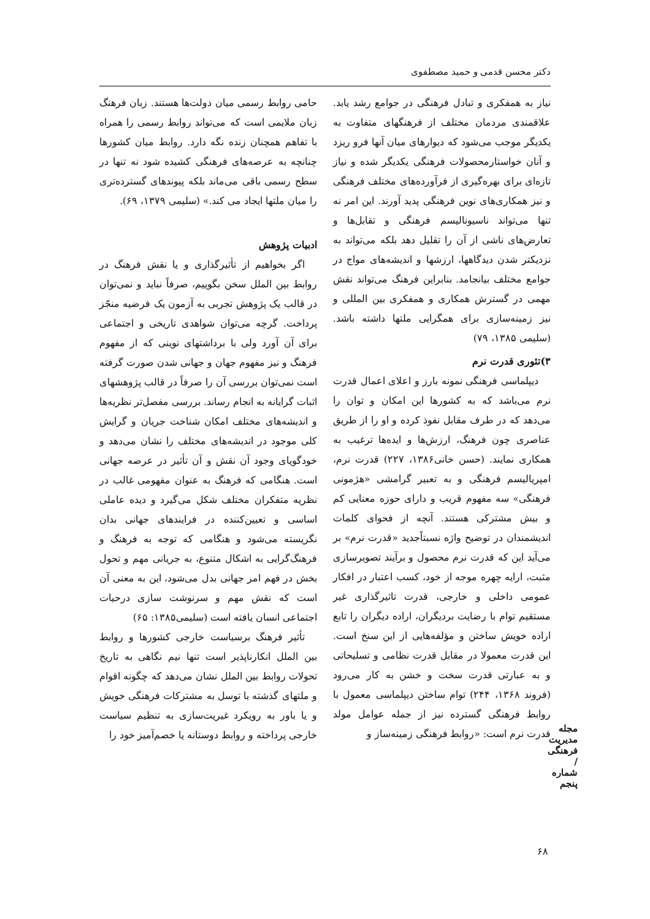دکتر محسن قدمی و حمید مصطفوی
نیاز به همفکری و تبادل فرهنگی در جوامع رشد یابد. علاقمندی مردمان مختلف از فرهنگهای متفاوت به یکدیگر موجب می‌شود که دیوارهای میان آنها فرو ریزد و آنان خواستارمحصولات فرهنگی یکدیگر شده و نیاز تازه‌ای برای بهره‌گیری از فرآورده‌های مختلف فرهنگی و نیز همکاری‌های نوین فرهنگی پدید آورند. این امر نه تنها می‌تواند ناسیونالیسم فرهنگی و تقابل‌ها و تعارض‌های ناشی از آن را تقلیل دهد بلکه می‌تواند به نزدیکتر شدن دیدگاهها، ارزشها و اندیشه‌های مواج در جوامع مختلف بیانجامد. بنابراین فرهنگ می‌تواند نقش مهمی در گسترش همکاری و همفکری بین المللی و نیز زمینه‌سازی برای همگرایی ملتها داشته باشد. (سلیمی ۱۳۸۵، ۷۹)
۳)تئوری قدرت نرم
دیپلماسی فرهنگی نمونه بارز و اعلای اعمال قدرت نرم می‌باشد که به کشورها این امکان و توان را می‌دهد که در طرف مقابل نفوذ کرده و او را از طریق عناصری چون فرهنگ، ارزش‌ها و ایده‌ها ترغیب به همکاری نمایند. (حسن خانی۱۳۸۶، ۲۲۷) قدرت نرم، امپریالیسم فرهنگی و به تعبیر گرامشی «هژمونی فرهنگی» سه مفهوم قریب و دارای حوزه معنایی کم و بیش مشترکی هستند. آنچه از فحوای کلمات اندیشمندان در توضیح واژه نسبتاًجدید «قدرت نرم» بر می‌آید این که قدرت نرم محصول و برآیند تصویرسازی مثبت، ارایه چهره موجه از خود، کسب اعتبار در افکار عمومی داخلی و خارجی، قدرت تاثیرگذاری غیر مستقیم توام با رضایت بردیگران، اراده دیگران را تابع اراده خویش ساختن و مؤلفه‌هایی از این سنخ است. این قدرت معمولا در مقابل قدرت نظامی و تسلیحاتی و به عبارتی قدرت سخت و خشن به کار می‌رود (فروند ۱۳۶۸، ۲۴۴) توام ساختن دیپلماسی معمول با روابط فرهنگی گسترده نیز از جمله عوامل مولد قدرت نرم است: «روابط فرهنگی زمینه‌ساز و
حامی روابط رسمی میان دولت‌ها هستند. زبان فرهنگ زبان ملایمی است که می‌تواند روابط رسمی را همراه با تفاهم همچنان زنده نگه دارد. روابط میان کشورها چنانچه به عرصه‌های فرهنگی کشیده شود نه تنها در سطح رسمی باقی می‌ماند بلکه پیوندهای گسترده‌تری را میان ملتها ایجاد می کند.» (سلیمی ۱۳۷۹، ۶۹).
ادبیات پژوهش
اگر بخواهیم از تأثیرگذاری و یا نقش فرهنگ در روابط بین الملل سخن بگوییم، صرفاً نباید و نمی‌توان در قالب یک پژوهش تجربی به آزمون یک فرضیه منجّز پرداخت. گرچه می‌توان شواهدی تاریخی و اجتماعی برای آن آورد ولی با برداشتهای نوینی که از مفهوم فرهنگ و نیز مفهوم جهان و جهانی شدن صورت گرفته است نمی‌توان بررسی آن را صرفاً در قالب پژوهشهای اثبات گرایانه به انجام رساند. بررسی مفصل‌تر نظریه‌ها و اندیشه‌های مختلف امکان شناخت جریان و گرایش کلی موجود در اندیشه‌های مختلف را نشان می‌دهد و خودگویای وجود آن نقش و آن تأثیر در عرصه جهانی است. هنگامی که فرهنگ به عنوان مفهومی غالب در نظریه متفکران مختلف شکل می‌گیرد و دیده عاملی اساسی و تعیین‌کننده در فرایندهای جهانی بدان نگریسته می‌شود و هنگامی که توجه به فرهنگ و فرهنگ‌گرایی به اشکال متنوع، به جریانی مهم و تحول بخش در فهم امر جهانی بدل می‌شود، این به معنی آن است که نقش مهم و سرنوشت سازی درحیات اجتماعی انسان یافته است (سلیمی۱۳۸۵: ۶۵)
تأثیر فرهنگ برسیاست خارجی کشورها و روابط بین الملل انکارناپذیر است تنها نیم نگاهی به تاریخ تحولات روابط بین الملل نشان می‌دهد که چگونه اقوام و ملتهای گذشته با توسل به مشترکات فرهنگی خویش و یا باور به رویکرد غیریت‌سازی به تنظیم سیاست خارجی پرداخته و روابط دوستانه یا خصم‌آمیز خود را
مجله مدیریت فرهنگی / شماره پنجم
۶۸